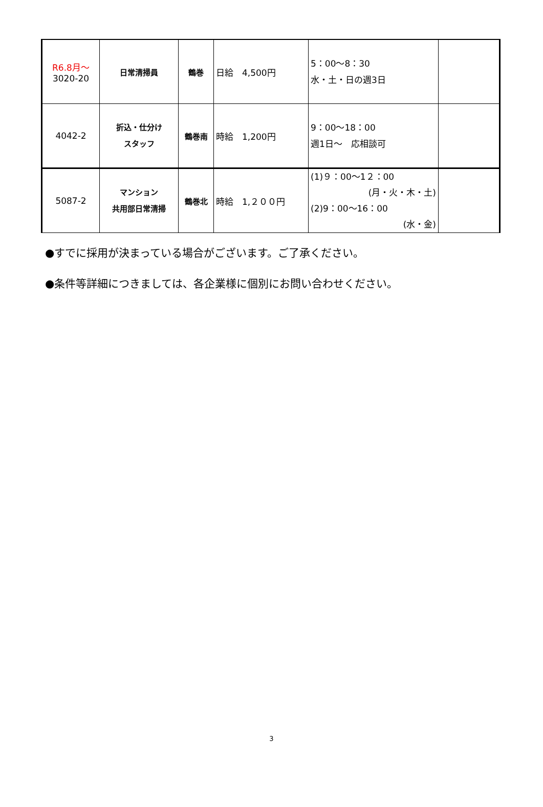| R6.8月～ 3020-20 | 日常清掃員 | 鶴巻 | 日給 4,500円 | 5：00～8：30 水・土・日の週3日 | |
| 4042-2 | 折込・仕分け スタッフ | 鶴巻南 | 時給 1,200円 | 9：00～18：00 週1日～ 応相談可 | |
| 5087-2 | マンション 共用部日常清掃 | 鶴巻北 | 時給 1,２００円 | (1)９：00～1２：00 (月・火・木・土) (2)9：00～16：00 (水・金) | |
●すでに採用が決まっている場合がございます。ご了承ください。
●条件等詳細につきましては、各企業様に個別にお問い合わせください。
3